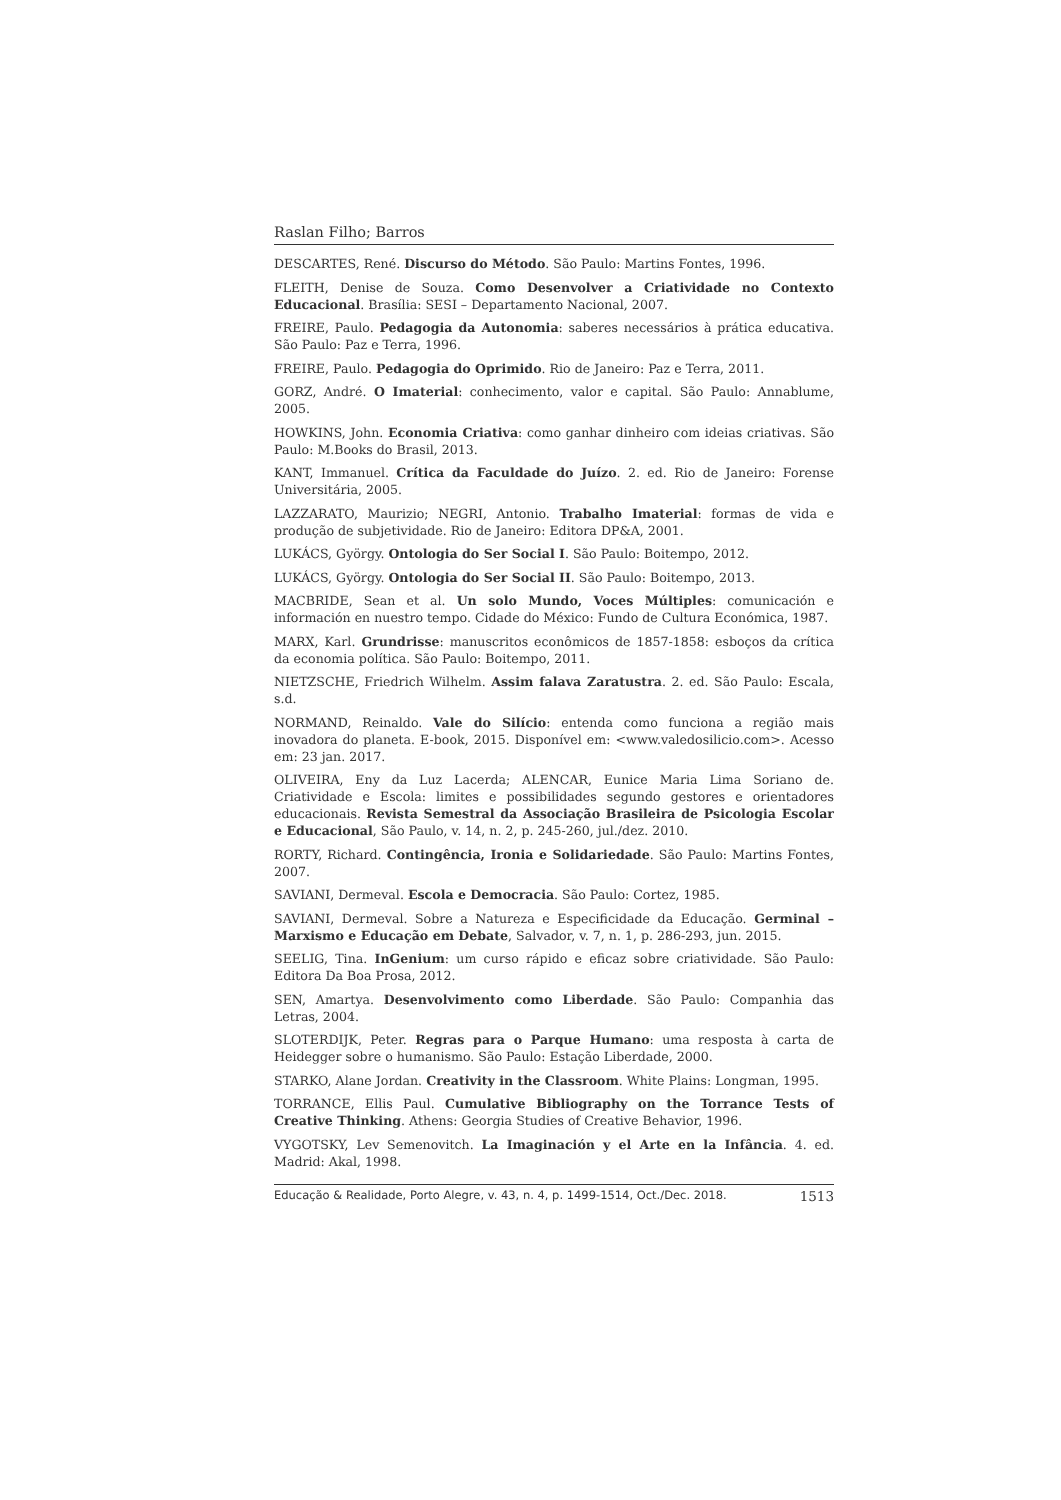Raslan Filho; Barros
DESCARTES, René. Discurso do Método. São Paulo: Martins Fontes, 1996.
FLEITH, Denise de Souza. Como Desenvolver a Criatividade no Contexto Educacional. Brasília: SESI – Departamento Nacional, 2007.
FREIRE, Paulo. Pedagogia da Autonomia: saberes necessários à prática educativa. São Paulo: Paz e Terra, 1996.
FREIRE, Paulo. Pedagogia do Oprimido. Rio de Janeiro: Paz e Terra, 2011.
GORZ, André. O Imaterial: conhecimento, valor e capital. São Paulo: Annablume, 2005.
HOWKINS, John. Economia Criativa: como ganhar dinheiro com ideias criativas. São Paulo: M.Books do Brasil, 2013.
KANT, Immanuel. Crítica da Faculdade do Juízo. 2. ed. Rio de Janeiro: Forense Universitária, 2005.
LAZZARATO, Maurizio; NEGRI, Antonio. Trabalho Imaterial: formas de vida e produção de subjetividade. Rio de Janeiro: Editora DP&A, 2001.
LUKÁCS, György. Ontologia do Ser Social I. São Paulo: Boitempo, 2012.
LUKÁCS, György. Ontologia do Ser Social II. São Paulo: Boitempo, 2013.
MACBRIDE, Sean et al. Un solo Mundo, Voces Múltiples: comunicación e información en nuestro tempo. Cidade do México: Fundo de Cultura Económica, 1987.
MARX, Karl. Grundrisse: manuscritos econômicos de 1857-1858: esboços da crítica da economia política. São Paulo: Boitempo, 2011.
NIETZSCHE, Friedrich Wilhelm. Assim falava Zaratustra. 2. ed. São Paulo: Escala, s.d.
NORMAND, Reinaldo. Vale do Silício: entenda como funciona a região mais inovadora do planeta. E-book, 2015. Disponível em: <www.valedosilicio.com>. Acesso em: 23 jan. 2017.
OLIVEIRA, Eny da Luz Lacerda; ALENCAR, Eunice Maria Lima Soriano de. Criatividade e Escola: limites e possibilidades segundo gestores e orientadores educacionais. Revista Semestral da Associação Brasileira de Psicologia Escolar e Educacional, São Paulo, v. 14, n. 2, p. 245-260, jul./dez. 2010.
RORTY, Richard. Contingência, Ironia e Solidariedade. São Paulo: Martins Fontes, 2007.
SAVIANI, Dermeval. Escola e Democracia. São Paulo: Cortez, 1985.
SAVIANI, Dermeval. Sobre a Natureza e Especificidade da Educação. Germinal – Marxismo e Educação em Debate, Salvador, v. 7, n. 1, p. 286-293, jun. 2015.
SEELIG, Tina. InGenium: um curso rápido e eficaz sobre criatividade. São Paulo: Editora Da Boa Prosa, 2012.
SEN, Amartya. Desenvolvimento como Liberdade. São Paulo: Companhia das Letras, 2004.
SLOTERDIJK, Peter. Regras para o Parque Humano: uma resposta à carta de Heidegger sobre o humanismo. São Paulo: Estação Liberdade, 2000.
STARKO, Alane Jordan. Creativity in the Classroom. White Plains: Longman, 1995.
TORRANCE, Ellis Paul. Cumulative Bibliography on the Torrance Tests of Creative Thinking. Athens: Georgia Studies of Creative Behavior, 1996.
VYGOTSKY, Lev Semenovitch. La Imaginación y el Arte en la Infância. 4. ed. Madrid: Akal, 1998.
Educação & Realidade, Porto Alegre, v. 43, n. 4, p. 1499-1514, Oct./Dec. 2018. 1513